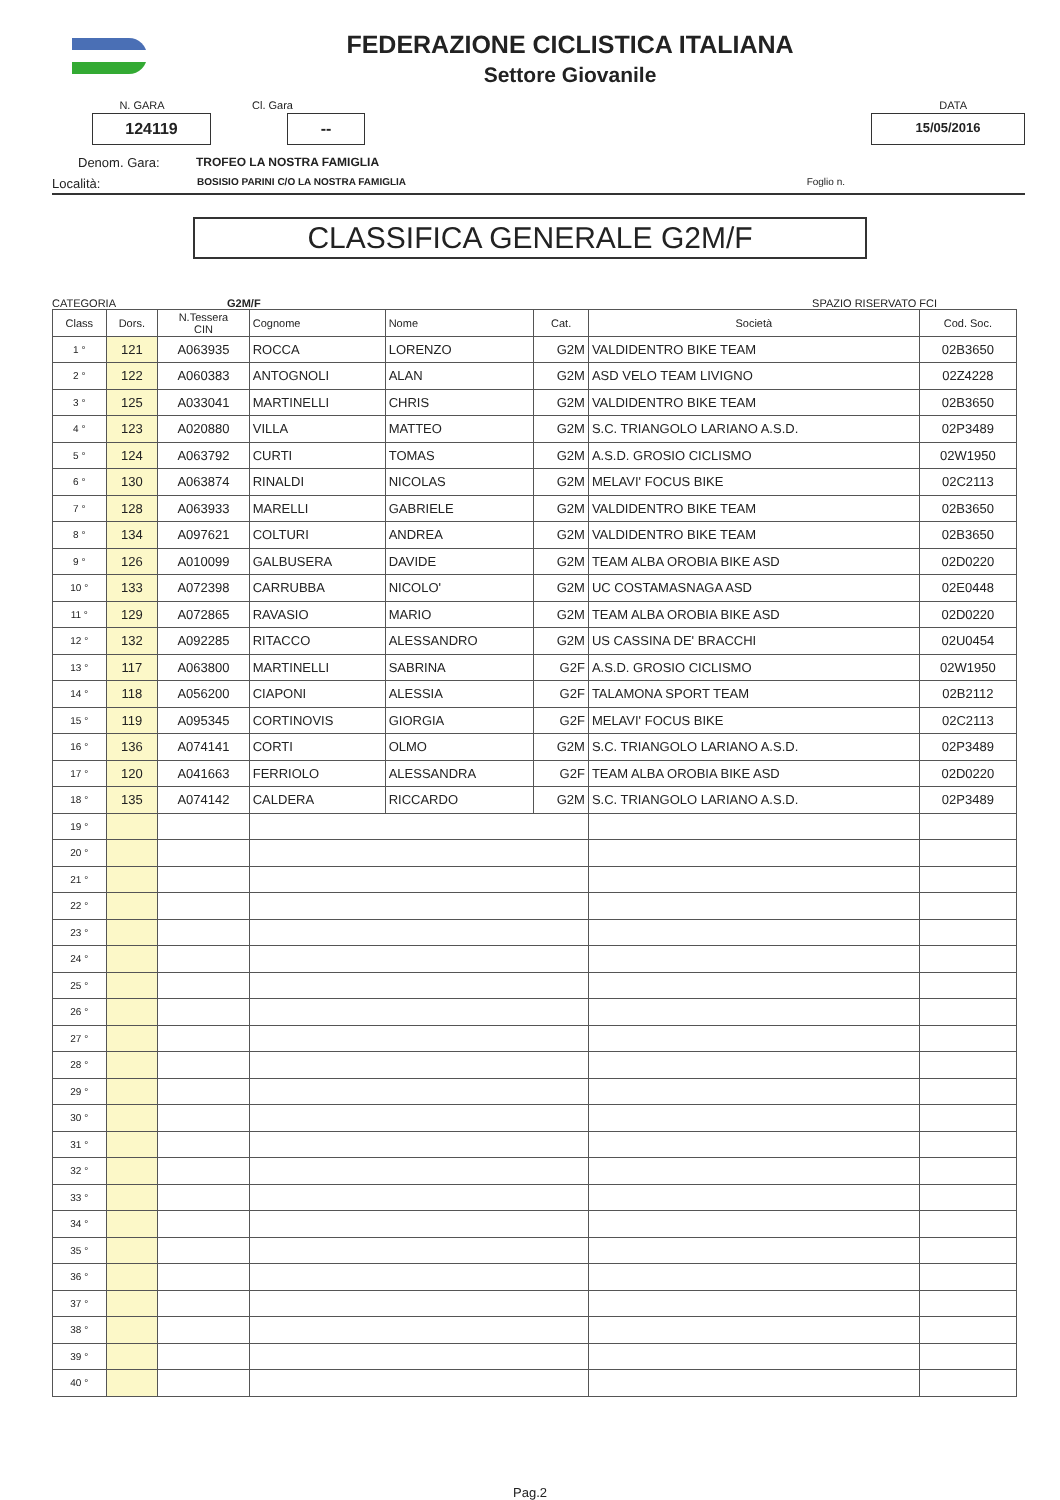FEDERAZIONE CICLISTICA ITALIANA
Settore Giovanile
N. GARA Cl. Gara DATA
124119 --
15/05/2016
Denom. Gara: TROFEO LA NOSTRA FAMIGLIA
Località: BOSISIO PARINI C/O LA NOSTRA FAMIGLIA Foglio n.
CLASSIFICA GENERALE G2M/F
CATEGORIA G2M/F SPAZIO RISERVATO FCI
| Class | Dors. | N.Tessera CIN | Cognome | Nome | Cat. | Società | Cod. Soc. |
| --- | --- | --- | --- | --- | --- | --- | --- |
| 1 ° | 121 | A063935 | ROCCA | LORENZO | G2M | VALDIDENTRO BIKE TEAM | 02B3650 |
| 2 ° | 122 | A060383 | ANTOGNOLI | ALAN | G2M | ASD VELO TEAM LIVIGNO | 02Z4228 |
| 3 ° | 125 | A033041 | MARTINELLI | CHRIS | G2M | VALDIDENTRO BIKE TEAM | 02B3650 |
| 4 ° | 123 | A020880 | VILLA | MATTEO | G2M | S.C. TRIANGOLO LARIANO A.S.D. | 02P3489 |
| 5 ° | 124 | A063792 | CURTI | TOMAS | G2M | A.S.D. GROSIO CICLISMO | 02W1950 |
| 6 ° | 130 | A063874 | RINALDI | NICOLAS | G2M | MELAVI' FOCUS BIKE | 02C2113 |
| 7 ° | 128 | A063933 | MARELLI | GABRIELE | G2M | VALDIDENTRO BIKE TEAM | 02B3650 |
| 8 ° | 134 | A097621 | COLTURI | ANDREA | G2M | VALDIDENTRO BIKE TEAM | 02B3650 |
| 9 ° | 126 | A010099 | GALBUSERA | DAVIDE | G2M | TEAM ALBA OROBIA BIKE ASD | 02D0220 |
| 10 ° | 133 | A072398 | CARRUBBA | NICOLO' | G2M | UC COSTAMASNAGA ASD | 02E0448 |
| 11 ° | 129 | A072865 | RAVASIO | MARIO | G2M | TEAM ALBA OROBIA BIKE ASD | 02D0220 |
| 12 ° | 132 | A092285 | RITACCO | ALESSANDRO | G2M | US CASSINA DE' BRACCHI | 02U0454 |
| 13 ° | 117 | A063800 | MARTINELLI | SABRINA | G2F | A.S.D. GROSIO CICLISMO | 02W1950 |
| 14 ° | 118 | A056200 | CIAPONI | ALESSIA | G2F | TALAMONA SPORT TEAM | 02B2112 |
| 15 ° | 119 | A095345 | CORTINOVIS | GIORGIA | G2F | MELAVI' FOCUS BIKE | 02C2113 |
| 16 ° | 136 | A074141 | CORTI | OLMO | G2M | S.C. TRIANGOLO LARIANO A.S.D. | 02P3489 |
| 17 ° | 120 | A041663 | FERRIOLO | ALESSANDRA | G2F | TEAM ALBA OROBIA BIKE ASD | 02D0220 |
| 18 ° | 135 | A074142 | CALDERA | RICCARDO | G2M | S.C. TRIANGOLO LARIANO A.S.D. | 02P3489 |
| 19 ° | | | | | | | |
| 20 ° | | | | | | | |
| 21 ° | | | | | | | |
| 22 ° | | | | | | | |
| 23 ° | | | | | | | |
| 24 ° | | | | | | | |
| 25 ° | | | | | | | |
| 26 ° | | | | | | | |
| 27 ° | | | | | | | |
| 28 ° | | | | | | | |
| 29 ° | | | | | | | |
| 30 ° | | | | | | | |
| 31 ° | | | | | | | |
| 32 ° | | | | | | | |
| 33 ° | | | | | | | |
| 34 ° | | | | | | | |
| 35 ° | | | | | | | |
| 36 ° | | | | | | | |
| 37 ° | | | | | | | |
| 38 ° | | | | | | | |
| 39 ° | | | | | | | |
| 40 ° | | | | | | | |
Pag.2